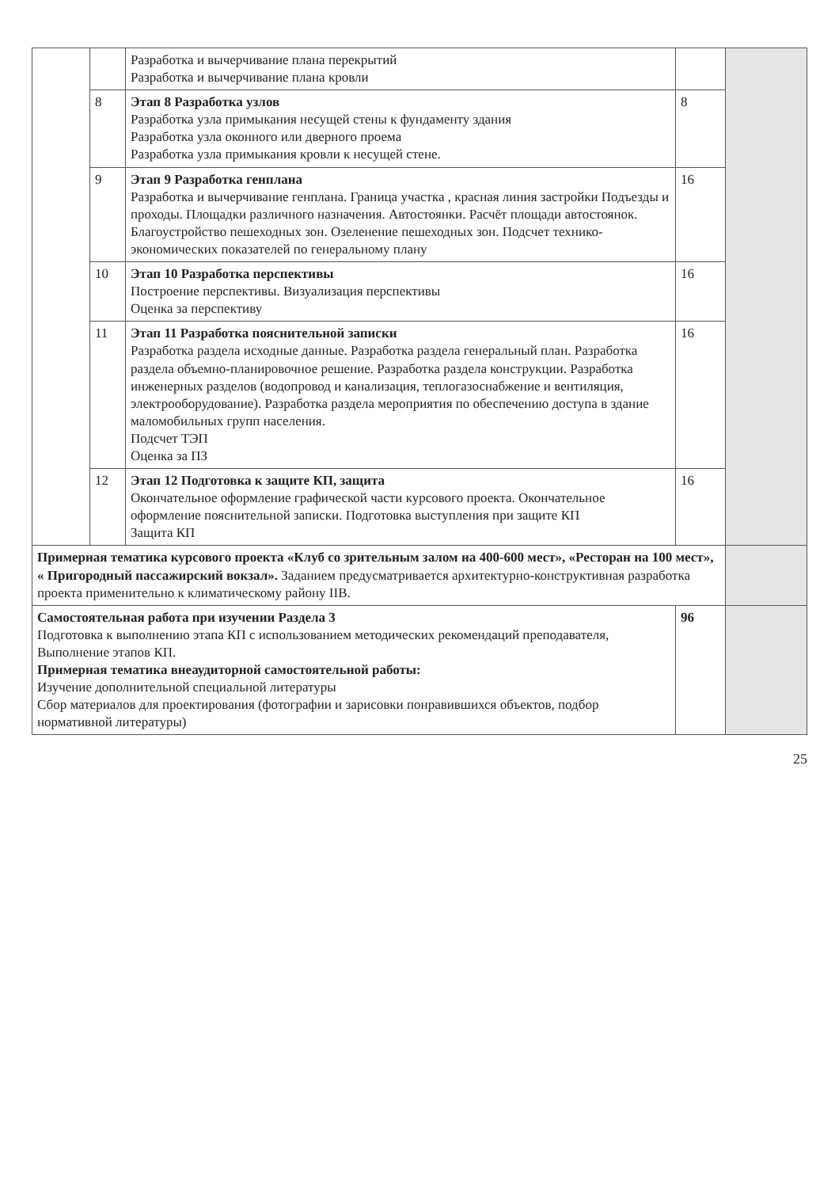| | | Разработка и вычерчивание плана перекрытий Разработка и вычерчивание плана кровли | | |
| | 8 | Этап 8 Разработка узлов Разработка узла примыкания несущей стены к фундаменту здания Разработка узла оконного или дверного проема Разработка узла примыкания кровли к несущей стене. | 8 | |
| | 9 | Этап 9 Разработка генплана Разработка и вычерчивание генплана. Граница участка , красная линия застройки Подъезды и проходы. Площадки различного назначения. Автостоянки. Расчёт площади автостоянок. Благоустройство пешеходных зон. Озеленение пешеходных зон. Подсчет технико-экономических показателей по генеральному плану | 16 | |
| | 10 | Этап 10 Разработка перспективы Построение перспективы. Визуализация перспективы Оценка за перспективу | 16 | |
| | 11 | Этап 11 Разработка пояснительной записки Разработка раздела исходные данные. Разработка раздела генеральный план. Разработка раздела объемно-планировочное решение. Разработка раздела конструкции. Разработка инженерных разделов (водопровод и канализация, теплогазоснабжение и вентиляция, электрооборудование). Разработка раздела мероприятия по обеспечению доступа в здание маломобильных групп населения. Подсчет ТЭП Оценка за ПЗ | 16 | |
| | 12 | Этап 12 Подготовка к защите КП, защита Окончательное оформление графической части курсового проекта. Окончательное оформление пояснительной записки. Подготовка выступления при защите КП Защита КП | 16 | |
| Примерная тематика курсового проекта «Клуб со зрительным залом на 400-600 мест», «Ресторан на 100 мест», « Пригородный пассажирский вокзал». Заданием предусматривается архитектурно-конструктивная разработка проекта применительно к климатическому району IIВ. | | | | |
| Самостоятельная работа при изучении Раздела 3 Подготовка к выполнению этапа КП с использованием методических рекомендаций преподавателя, Выполнение этапов КП. Примерная тематика внеаудиторной самостоятельной работы: Изучение дополнительной специальной литературы Сбор материалов для проектирования (фотографии и зарисовки понравившихся объектов, подбор нормативной литературы) | | | 96 | |
25